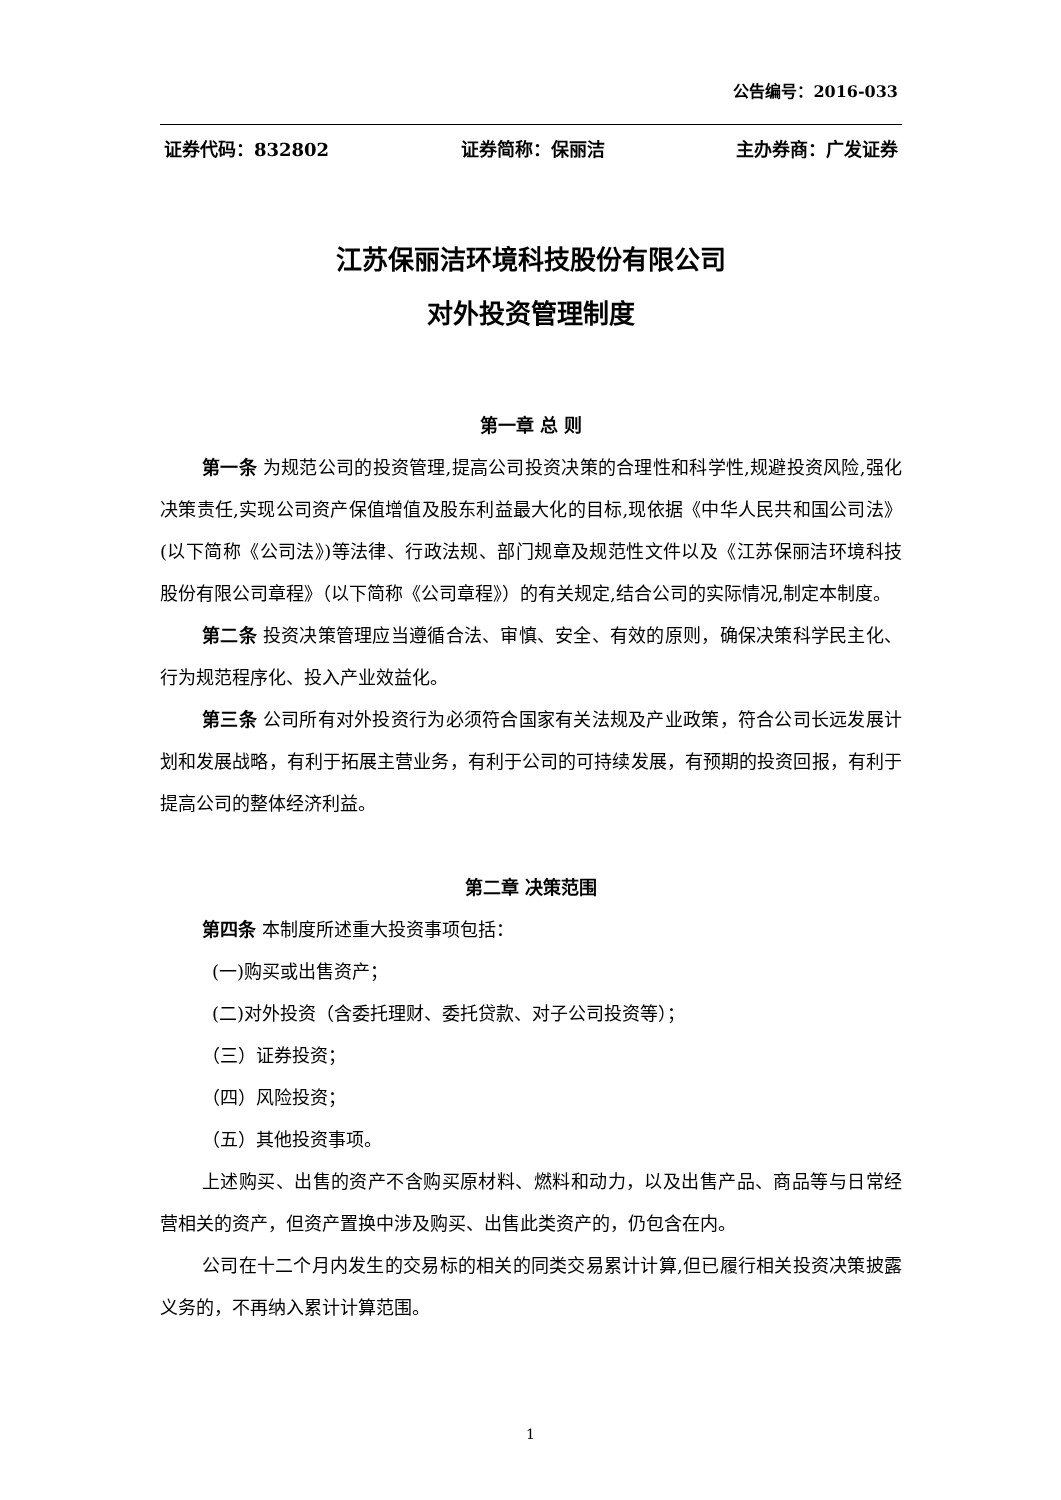公告编号：2016-033
证券代码：832802 证券简称：保丽洁 主办券商：广发证券
江苏保丽洁环境科技股份有限公司
对外投资管理制度
第一章 总 则
第一条 为规范公司的投资管理,提高公司投资决策的合理性和科学性,规避投资风险,强化决策责任,实现公司资产保值增值及股东利益最大化的目标,现依据《中华人民共和国公司法》(以下简称《公司法》)等法律、行政法规、部门规章及规范性文件以及《江苏保丽洁环境科技股份有限公司章程》（以下简称《公司章程》）的有关规定,结合公司的实际情况,制定本制度。
第二条 投资决策管理应当遵循合法、审慎、安全、有效的原则，确保决策科学民主化、行为规范程序化、投入产业效益化。
第三条 公司所有对外投资行为必须符合国家有关法规及产业政策，符合公司长远发展计划和发展战略，有利于拓展主营业务，有利于公司的可持续发展，有预期的投资回报，有利于提高公司的整体经济利益。
第二章 决策范围
第四条 本制度所述重大投资事项包括：
(一)购买或出售资产；
(二)对外投资（含委托理财、委托贷款、对子公司投资等）；
（三）证券投资；
（四）风险投资；
（五）其他投资事项。
上述购买、出售的资产不含购买原材料、燃料和动力，以及出售产品、商品等与日常经营相关的资产，但资产置换中涉及购买、出售此类资产的，仍包含在内。
公司在十二个月内发生的交易标的相关的同类交易累计计算,但已履行相关投资决策披露义务的，不再纳入累计计算范围。
1